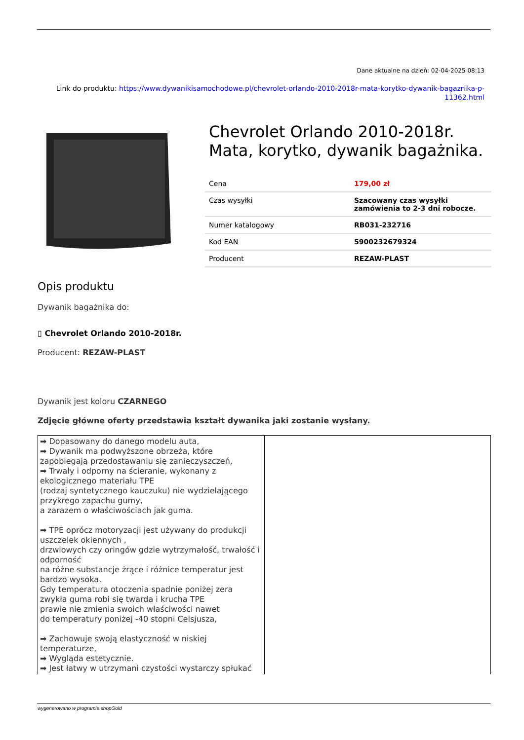Dane aktualne na dzień: 02-04-2025 08:13
Link do produktu: https://www.dywanikisamochodowe.pl/chevrolet-orlando-2010-2018r-mata-korytko-dywanik-bagaznika-p-11362.html
Chevrolet Orlando 2010-2018r. Mata, korytko, dywanik bagażnika.
| Cena | 179,00 zł |
| Czas wysyłki | Szacowany czas wysyłki zamówienia to 2-3 dni robocze. |
| Numer katalogowy | RB031-232716 |
| Kod EAN | 5900232679324 |
| Producent | REZAW-PLAST |
Opis produktu
Dywanik bagażnika do:
▯ Chevrolet Orlando 2010-2018r.
Producent: REZAW-PLAST
Dywanik jest koloru CZARNEGO
Zdjęcie główne oferty przedstawia kształt dywanika jaki zostanie wysłany.
| ➡ Dopasowany do danego modelu auta, ➡ Dywanik ma podwyższone obrzeża, które zapobiegają przedostawaniu się zanieczyszczeń, ➡ Trwały i odporny na ścieranie, wykonany z ekologicznego materiału TPE (rodzaj syntetycznego kauczuku) nie wydzielającego przykrego zapachu gumy, a zarazem o właściwościach jak guma. ➡ TPE oprócz motoryzacji jest używany do produkcji uszczelek okiennych , drzwiowych czy oringów gdzie wytrzymałość, trwałość i odporność na różne substancje żrące i różnice temperatur jest bardzo wysoka. Gdy temperatura otoczenia spadnie poniżej zera zwykła guma robi się twarda i krucha TPE prawie nie zmienia swoich właściwości nawet do temperatury poniżej -40 stopni Celsjusza, ➡ Zachowuje swoją elastyczność w niskiej temperaturze, ➡ Wygląda estetycznie. ➡ Jest łatwy w utrzymani czystości wystarczy spłukać | |
wygenerowano w programie shopGold